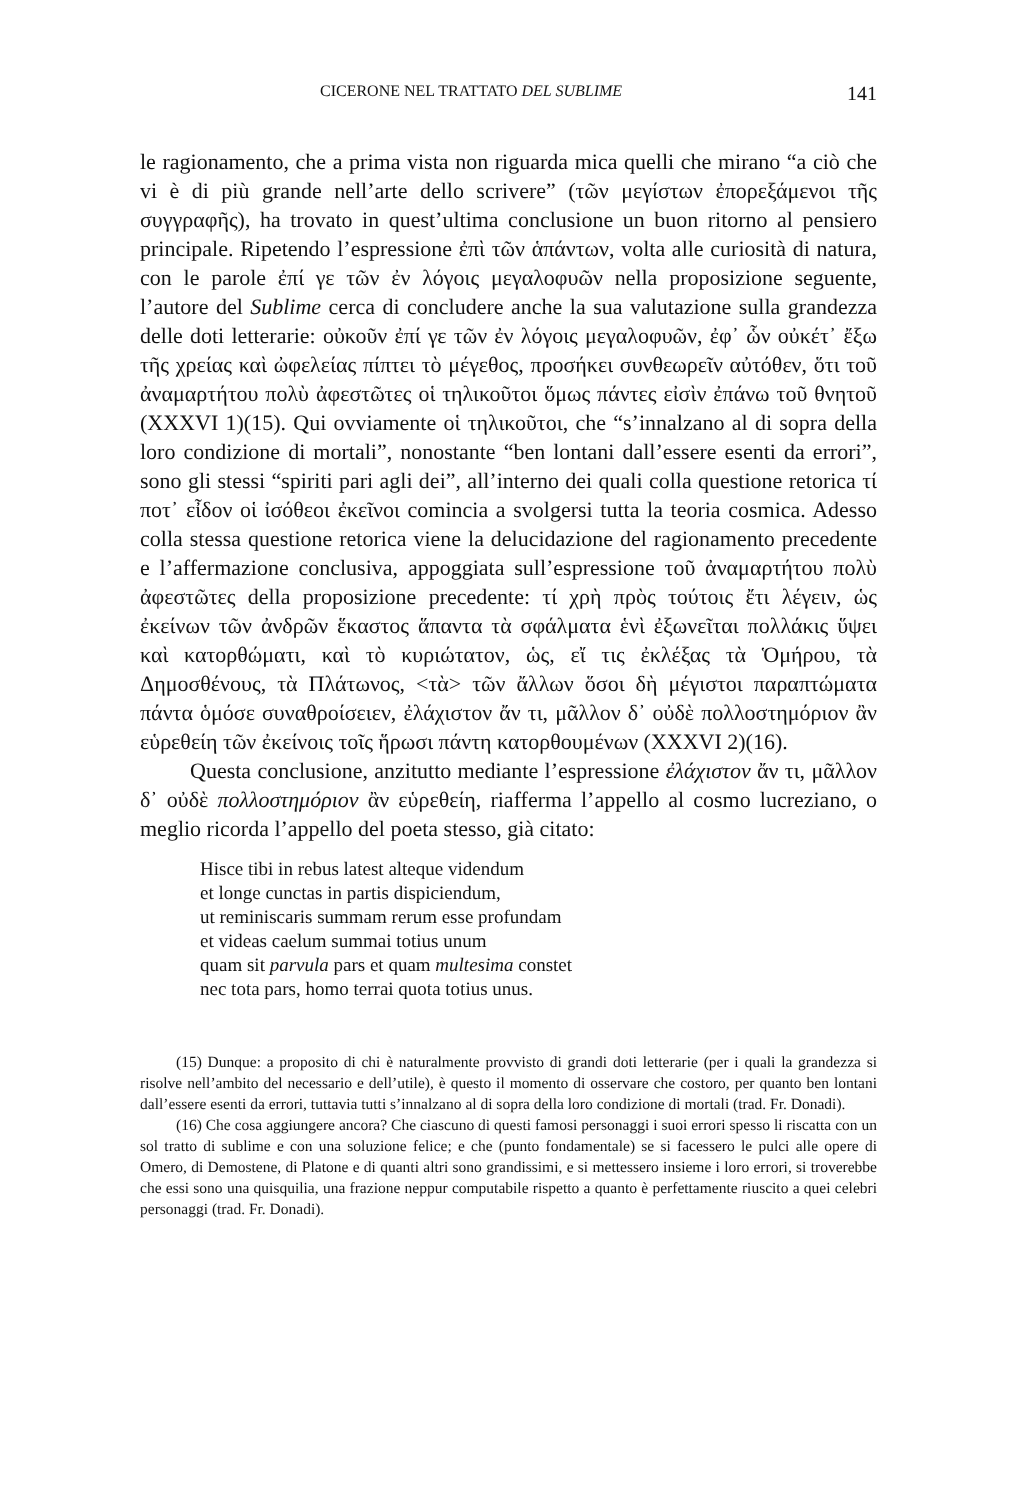CICERONE NEL TRATTATO DEL SUBLIME 141
le ragionamento, che a prima vista non riguarda mica quelli che mirano “a ciò che vi è di più grande nell’arte dello scrivere” (τῶν μεγίστων ἐπορεξάμενοι τῆς συγγραφῆς), ha trovato in quest’ultima conclusione un buon ritorno al pensiero principale. Ripetendo l’espressione ἐπὶ τῶν ἁπάντων, volta alle curiosità di natura, con le parole ἐπί γε τῶν ἐν λόγοις μεγαλοφυῶν nella proposizione seguente, l’autore del Sublime cerca di concludere anche la sua valutazione sulla grandezza delle doti letterarie: οὐκοῦν ἐπί γε τῶν ἐν λόγοις μεγαλοφυῶν, ἐφ᾽ ὧν οὐκέτ᾽ ἔξω τῆς χρείας καὶ ὠφελείας πίπτει τὸ μέγεθος, προσήκει συνθεωρεῖν αὐτόθεν, ὅτι τοῦ ἀναμαρτήτου πολὺ ἀφεστῶτες οἱ τηλικοῦτοι ὅμως πάντες εἰσὶν ἐπάνω τοῦ θνητοῦ (XXXVI 1)(15). Qui ovviamente οἱ τηλικοῦτοι, che “s’innalzano al di sopra della loro condizione di mortali”, nonostante “ben lontani dall’essere esenti da errori”, sono gli stessi “spiriti pari agli dei”, all’interno dei quali colla questione retorica τί ποτ᾽ εἶδον οἱ ἰσόθεοι ἐκεῖνοι comincia a svolgersi tutta la teoria cosmica. Adesso colla stessa questione retorica viene la delucidazione del ragionamento precedente e l’affermazione conclusiva, appoggiata sull’espressione τοῦ ἀναμαρτήτου πολὺ ἀφεστῶτες della proposizione precedente: τί χρὴ πρὸς τούτοις ἔτι λέγειν, ὡς ἐκείνων τῶν ἀνδρῶν ἕκαστος ἅπαντα τὰ σφάλματα ἑνὶ ἐξωνεῖται πολλάκις ὕψει καὶ κατορθώματι, καὶ τὸ κυριώτατον, ὡς, εἴ τις ἐκλέξας τὰ Ὁμήρου, τὰ Δημοσθένους, τὰ Πλάτωνος, <τὰ> τῶν ἄλλων ὅσοι δὴ μέγιστοι παραπτώματα πάντα ὁμόσε συναθροίσειεν, ἐλάχιστον ἄν τι, μᾶλλον δ᾽ οὐδὲ πολλοστημόριον ἂν εὑρεθείη τῶν ἐκείνοις τοῖς ἥρωσι πάντη κατορθουμένων (XXXVI 2)(16).
Questa conclusione, anzitutto mediante l’espressione ἐλάχιστον ἄν τι, μᾶλλον δ᾽ οὐδὲ πολλοστημόριον ἂν εὑρεθείη, riafferma l’appello al cosmo lucreziano, o meglio ricorda l’appello del poeta stesso, già citato:
Hisce tibi in rebus latest alteque videndum
et longe cunctas in partis dispiciendum,
ut reminiscaris summam rerum esse profundam
et videas caelum summai totius unum
quam sit parvula pars et quam multesima constet
nec tota pars, homo terrai quota totius unus.
(15) Dunque: a proposito di chi è naturalmente provvisto di grandi doti letterarie (per i quali la grandezza si risolve nell’ambito del necessario e dell’utile), è questo il momento di osservare che costoro, per quanto ben lontani dall’essere esenti da errori, tuttavia tutti s’innalzano al di sopra della loro condizione di mortali (trad. Fr. Donadi).
(16) Che cosa aggiungere ancora? Che ciascuno di questi famosi personaggi i suoi errori spesso li riscatta con un sol tratto di sublime e con una soluzione felice; e che (punto fondamentale) se si facessero le pulci alle opere di Omero, di Demostene, di Platone e di quanti altri sono grandissimi, e si mettessero insieme i loro errori, si troverebbe che essi sono una quisquilia, una frazione neppur computabile rispetto a quanto è perfettamente riuscito a quei celebri personaggi (trad. Fr. Donadi).